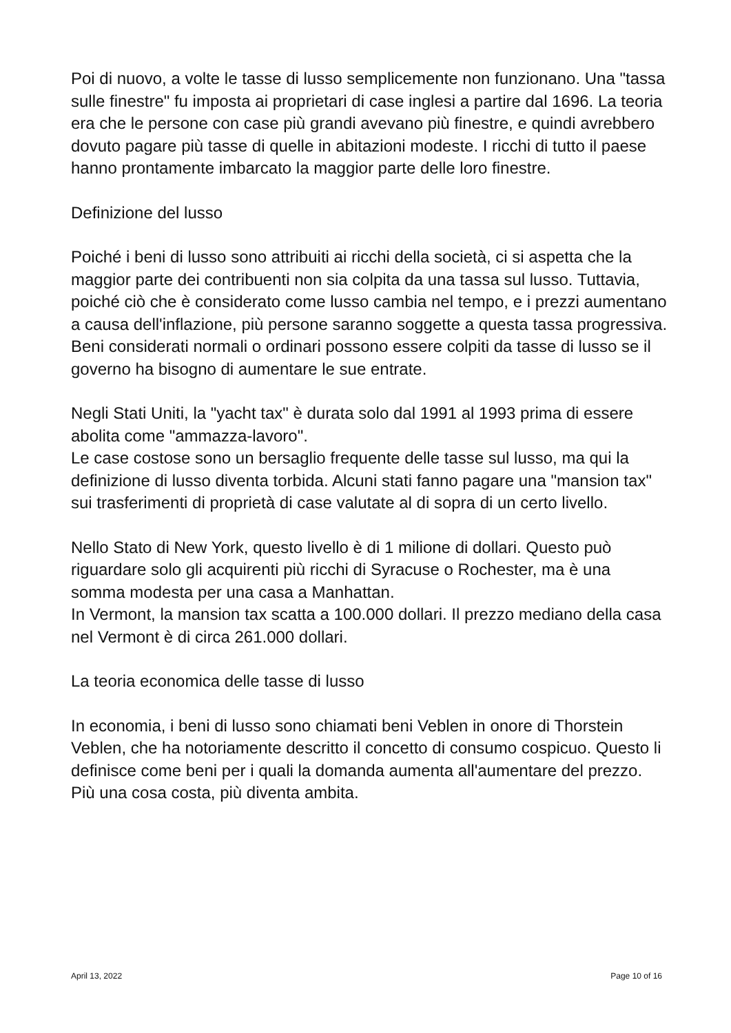Poi di nuovo, a volte le tasse di lusso semplicemente non funzionano. Una "tassa sulle finestre" fu imposta ai proprietari di case inglesi a partire dal 1696. La teoria era che le persone con case più grandi avevano più finestre, e quindi avrebbero dovuto pagare più tasse di quelle in abitazioni modeste. I ricchi di tutto il paese hanno prontamente imbarcato la maggior parte delle loro finestre.
Definizione del lusso
Poiché i beni di lusso sono attribuiti ai ricchi della società, ci si aspetta che la maggior parte dei contribuenti non sia colpita da una tassa sul lusso. Tuttavia, poiché ciò che è considerato come lusso cambia nel tempo, e i prezzi aumentano a causa dell'inflazione, più persone saranno soggette a questa tassa progressiva. Beni considerati normali o ordinari possono essere colpiti da tasse di lusso se il governo ha bisogno di aumentare le sue entrate.
Negli Stati Uniti, la "yacht tax" è durata solo dal 1991 al 1993 prima di essere abolita come "ammazza-lavoro".
Le case costose sono un bersaglio frequente delle tasse sul lusso, ma qui la definizione di lusso diventa torbida. Alcuni stati fanno pagare una "mansion tax" sui trasferimenti di proprietà di case valutate al di sopra di un certo livello.
Nello Stato di New York, questo livello è di 1 milione di dollari. Questo può riguardare solo gli acquirenti più ricchi di Syracuse o Rochester, ma è una somma modesta per una casa a Manhattan.
In Vermont, la mansion tax scatta a 100.000 dollari. Il prezzo mediano della casa nel Vermont è di circa 261.000 dollari.
La teoria economica delle tasse di lusso
In economia, i beni di lusso sono chiamati beni Veblen in onore di Thorstein Veblen, che ha notoriamente descritto il concetto di consumo cospicuo. Questo li definisce come beni per i quali la domanda aumenta all'aumentare del prezzo. Più una cosa costa, più diventa ambita.
April 13, 2022 Page 10 of 16